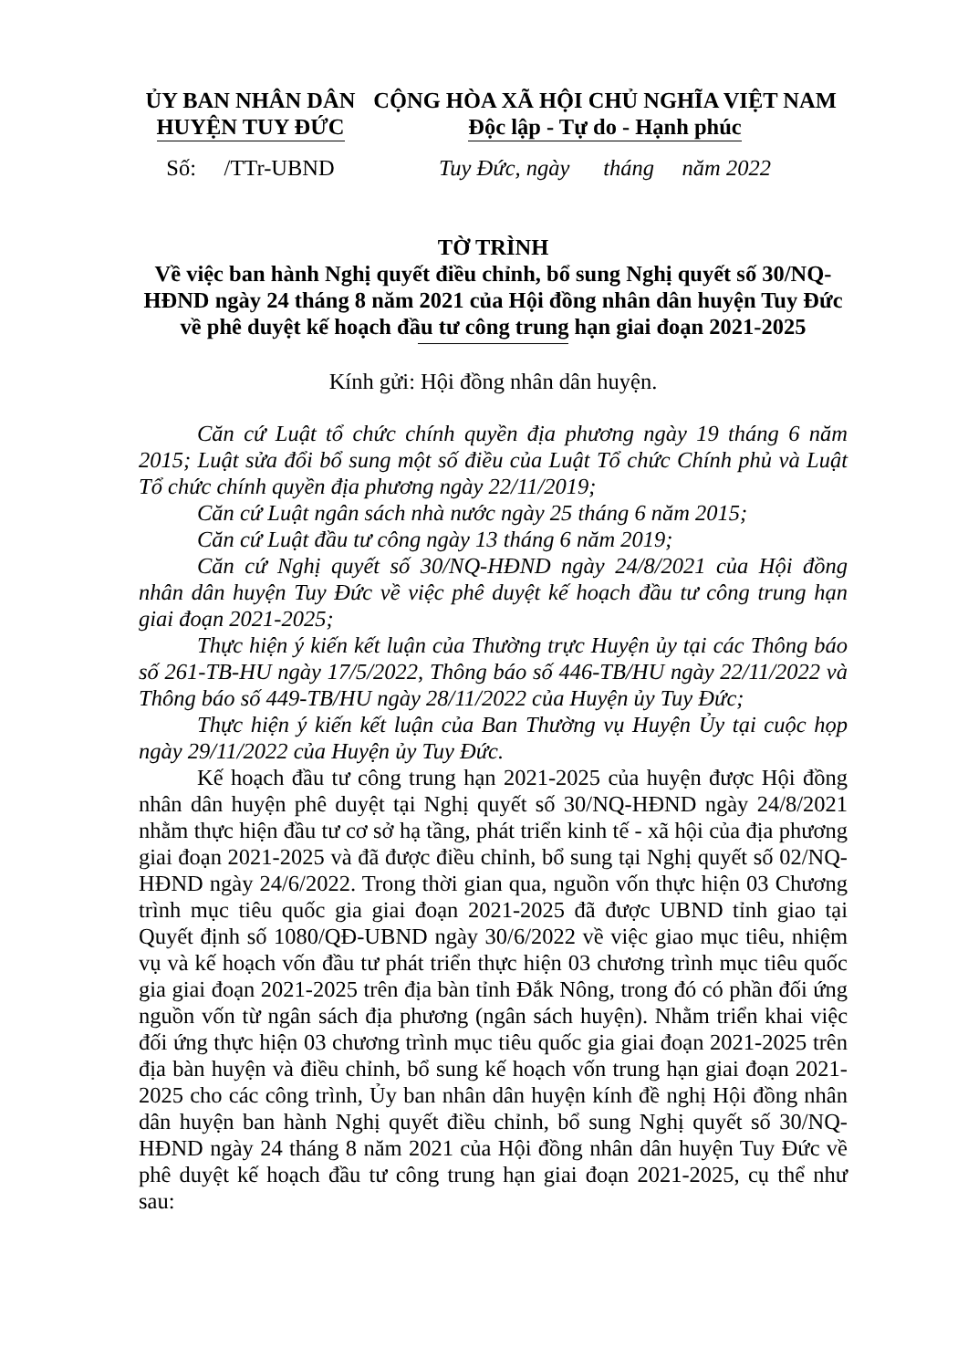ỦY BAN NHÂN DÂN
HUYỆN TUY ĐỨC
CỘNG HÒA XÃ HỘI CHỦ NGHĨA VIỆT NAM
Độc lập - Tự do - Hạnh phúc
Số: /TTr-UBND
Tuy Đức, ngày tháng năm 2022
TỜ TRÌNH
Về việc ban hành Nghị quyết điều chỉnh, bổ sung Nghị quyết số 30/NQ-HĐND ngày 24 tháng 8 năm 2021 của Hội đồng nhân dân huyện Tuy Đức về phê duyệt kế hoạch đầu tư công trung hạn giai đoạn 2021-2025
Kính gửi: Hội đồng nhân dân huyện.
Căn cứ Luật tổ chức chính quyền địa phương ngày 19 tháng 6 năm 2015; Luật sửa đổi bổ sung một số điều của Luật Tổ chức Chính phủ và Luật Tổ chức chính quyền địa phương ngày 22/11/2019;
Căn cứ Luật ngân sách nhà nước ngày 25 tháng 6 năm 2015;
Căn cứ Luật đầu tư công ngày 13 tháng 6 năm 2019;
Căn cứ Nghị quyết số 30/NQ-HĐND ngày 24/8/2021 của Hội đồng nhân dân huyện Tuy Đức về việc phê duyệt kế hoạch đầu tư công trung hạn giai đoạn 2021-2025;
Thực hiện ý kiến kết luận của Thường trực Huyện ủy tại các Thông báo số 261-TB-HU ngày 17/5/2022, Thông báo số 446-TB/HU ngày 22/11/2022 và Thông báo số 449-TB/HU ngày 28/11/2022 của Huyện ủy Tuy Đức;
Thực hiện ý kiến kết luận của Ban Thường vụ Huyện Ủy tại cuộc họp ngày 29/11/2022 của Huyện ủy Tuy Đức.
Kế hoạch đầu tư công trung hạn 2021-2025 của huyện được Hội đồng nhân dân huyện phê duyệt tại Nghị quyết số 30/NQ-HĐND ngày 24/8/2021 nhằm thực hiện đầu tư cơ sở hạ tầng, phát triển kinh tế - xã hội của địa phương giai đoạn 2021-2025 và đã được điều chỉnh, bổ sung tại Nghị quyết số 02/NQ-HĐND ngày 24/6/2022. Trong thời gian qua, nguồn vốn thực hiện 03 Chương trình mục tiêu quốc gia giai đoạn 2021-2025 đã được UBND tỉnh giao tại Quyết định số 1080/QĐ-UBND ngày 30/6/2022 về việc giao mục tiêu, nhiệm vụ và kế hoạch vốn đầu tư phát triển thực hiện 03 chương trình mục tiêu quốc gia giai đoạn 2021-2025 trên địa bàn tỉnh Đắk Nông, trong đó có phần đối ứng nguồn vốn từ ngân sách địa phương (ngân sách huyện). Nhằm triển khai việc đối ứng thực hiện 03 chương trình mục tiêu quốc gia giai đoạn 2021-2025 trên địa bàn huyện và điều chỉnh, bổ sung kế hoạch vốn trung hạn giai đoạn 2021-2025 cho các công trình, Ủy ban nhân dân huyện kính đề nghị Hội đồng nhân dân huyện ban hành Nghị quyết điều chỉnh, bổ sung Nghị quyết số 30/NQ-HĐND ngày 24 tháng 8 năm 2021 của Hội đồng nhân dân huyện Tuy Đức về phê duyệt kế hoạch đầu tư công trung hạn giai đoạn 2021-2025, cụ thể như sau: